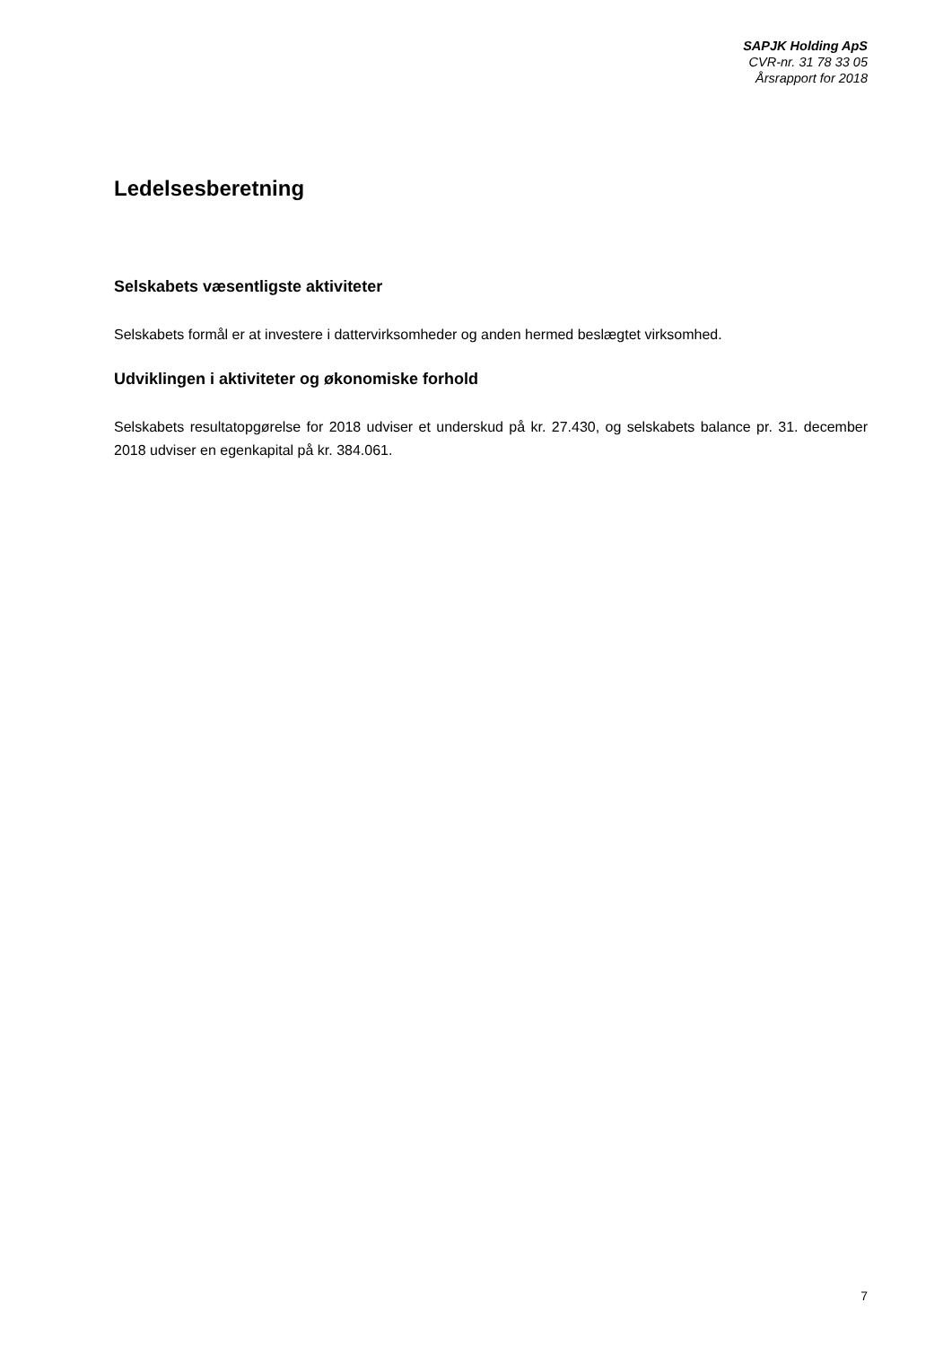SAPJK Holding ApS
CVR-nr. 31 78 33 05
Årsrapport for 2018
Ledelsesberetning
Selskabets væsentligste aktiviteter
Selskabets formål er at investere i dattervirksomheder og anden hermed beslægtet virksomhed.
Udviklingen i aktiviteter og økonomiske forhold
Selskabets resultatopgørelse for 2018 udviser et underskud på kr. 27.430, og selskabets balance pr. 31. december 2018 udviser en egenkapital på kr. 384.061.
7